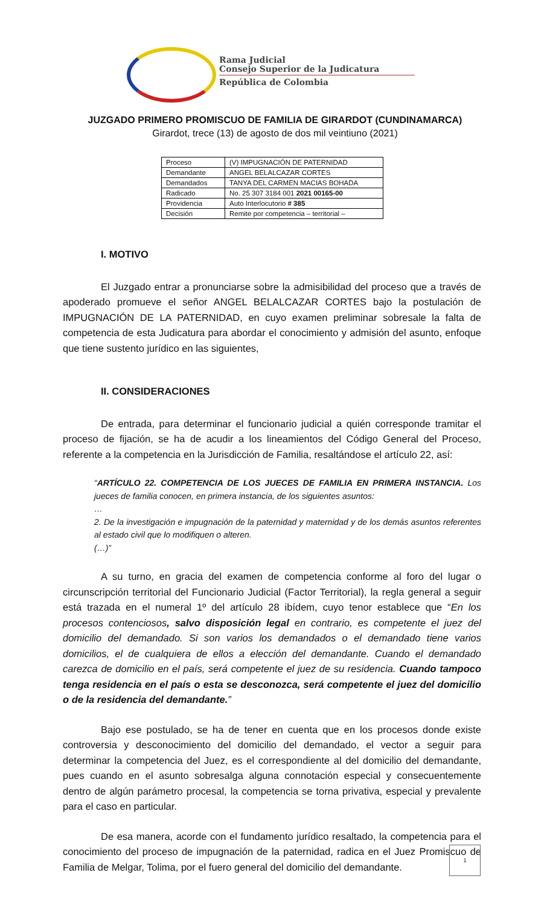Rama Judicial
Consejo Superior de la Judicatura
República de Colombia
JUZGADO PRIMERO PROMISCUO DE FAMILIA DE GIRARDOT (CUNDINAMARCA)
Girardot, trece (13) de agosto de dos mil veintiuno (2021)
| Proceso | (V) IMPUGNACIÓN DE PATERNIDAD |
| Demandante | ANGEL BELALCAZAR CORTES |
| Demandados | TANYA DEL CARMEN MACIAS BOHADA |
| Radicado | No. 25 307 3184 001 2021 00165-00 |
| Providencia | Auto Interlocutorio # 385 |
| Decisión | Remite por competencia – territorial – |
I. MOTIVO
El Juzgado entrar a pronunciarse sobre la admisibilidad del proceso que a través de apoderado promueve el señor ANGEL BELALCAZAR CORTES bajo la postulación de IMPUGNACIÓN DE LA PATERNIDAD, en cuyo examen preliminar sobresale la falta de competencia de esta Judicatura para abordar el conocimiento y admisión del asunto, enfoque que tiene sustento jurídico en las siguientes,
II. CONSIDERACIONES
De entrada, para determinar el funcionario judicial a quién corresponde tramitar el proceso de fijación, se ha de acudir a los lineamientos del Código General del Proceso, referente a la competencia en la Jurisdicción de Familia, resaltándose el artículo 22, así:
“ARTÍCULO 22. COMPETENCIA DE LOS JUECES DE FAMILIA EN PRIMERA INSTANCIA. Los jueces de familia conocen, en primera instancia, de los siguientes asuntos:
…
2. De la investigación e impugnación de la paternidad y maternidad y de los demás asuntos referentes al estado civil que lo modifiquen o alteren.
(…)”
A su turno, en gracia del examen de competencia conforme al foro del lugar o circunscripción territorial del Funcionario Judicial (Factor Territorial), la regla general a seguir está trazada en el numeral 1º del artículo 28 ibídem, cuyo tenor establece que “En los procesos contenciosos, salvo disposición legal en contrario, es competente el juez del domicilio del demandado. Si son varios los demandados o el demandado tiene varios domicilios, el de cualquiera de ellos a elección del demandante. Cuando el demandado carezca de domicilio en el país, será competente el juez de su residencia. Cuando tampoco tenga residencia en el país o esta se desconozca, será competente el juez del domicilio o de la residencia del demandante.”
Bajo ese postulado, se ha de tener en cuenta que en los procesos donde existe controversia y desconocimiento del domicilio del demandado, el vector a seguir para determinar la competencia del Juez, es el correspondiente al del domicilio del demandante, pues cuando en el asunto sobresalga alguna connotación especial y consecuentemente dentro de algún parámetro procesal, la competencia se torna privativa, especial y prevalente para el caso en particular.
De esa manera, acorde con el fundamento jurídico resaltado, la competencia para el conocimiento del proceso de impugnación de la paternidad, radica en el Juez Promiscuo de Familia de Melgar, Tolima, por el fuero general del domicilio del demandante.
1